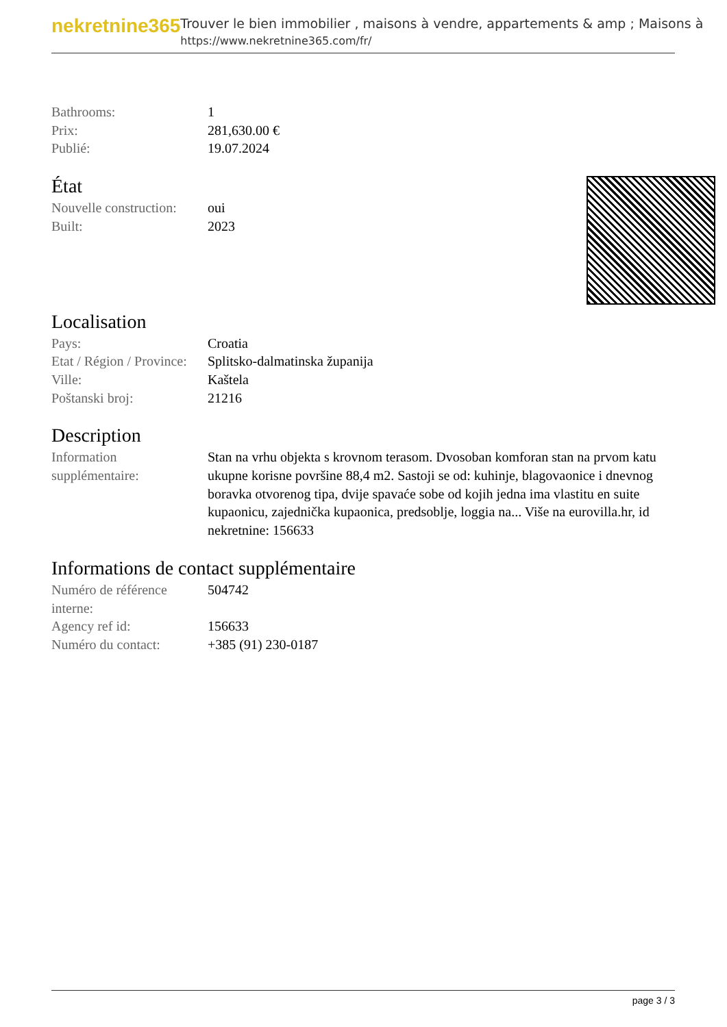nekretnine365
Trouver le bien immobilier , maisons à vendre, appartements & amp ; Maisons à
https://www.nekretnine365.com/fr/
| Bathrooms: | 1 |
| Prix: | 281,630.00 € |
| Publié: | 19.07.2024 |
État
| Nouvelle construction: | oui |
| Built: | 2023 |
Localisation
| Pays: | Croatia |
| Etat / Région / Province: | Splitsko-dalmatinska županija |
| Ville: | Kaštela |
| Poštanski broj: | 21216 |
Description
| Information supplémentaire: | Stan na vrhu objekta s krovnom terasom. Dvosoban komforan stan na prvom katu ukupne korisne površine 88,4 m2. Sastoji se od: kuhinje, blagovaonice i dnevnog boravka otvorenog tipa, dvije spavaće sobe od kojih jedna ima vlastitu en suite kupaonicu, zajednička kupaonica, predsoblje, loggia na... Više na eurovilla.hr, id nekretnine: 156633 |
Informations de contact supplémentaire
| Numéro de référence interne: | 504742 |
| Agency ref id: | 156633 |
| Numéro du contact: | +385 (91) 230-0187 |
page 3 / 3